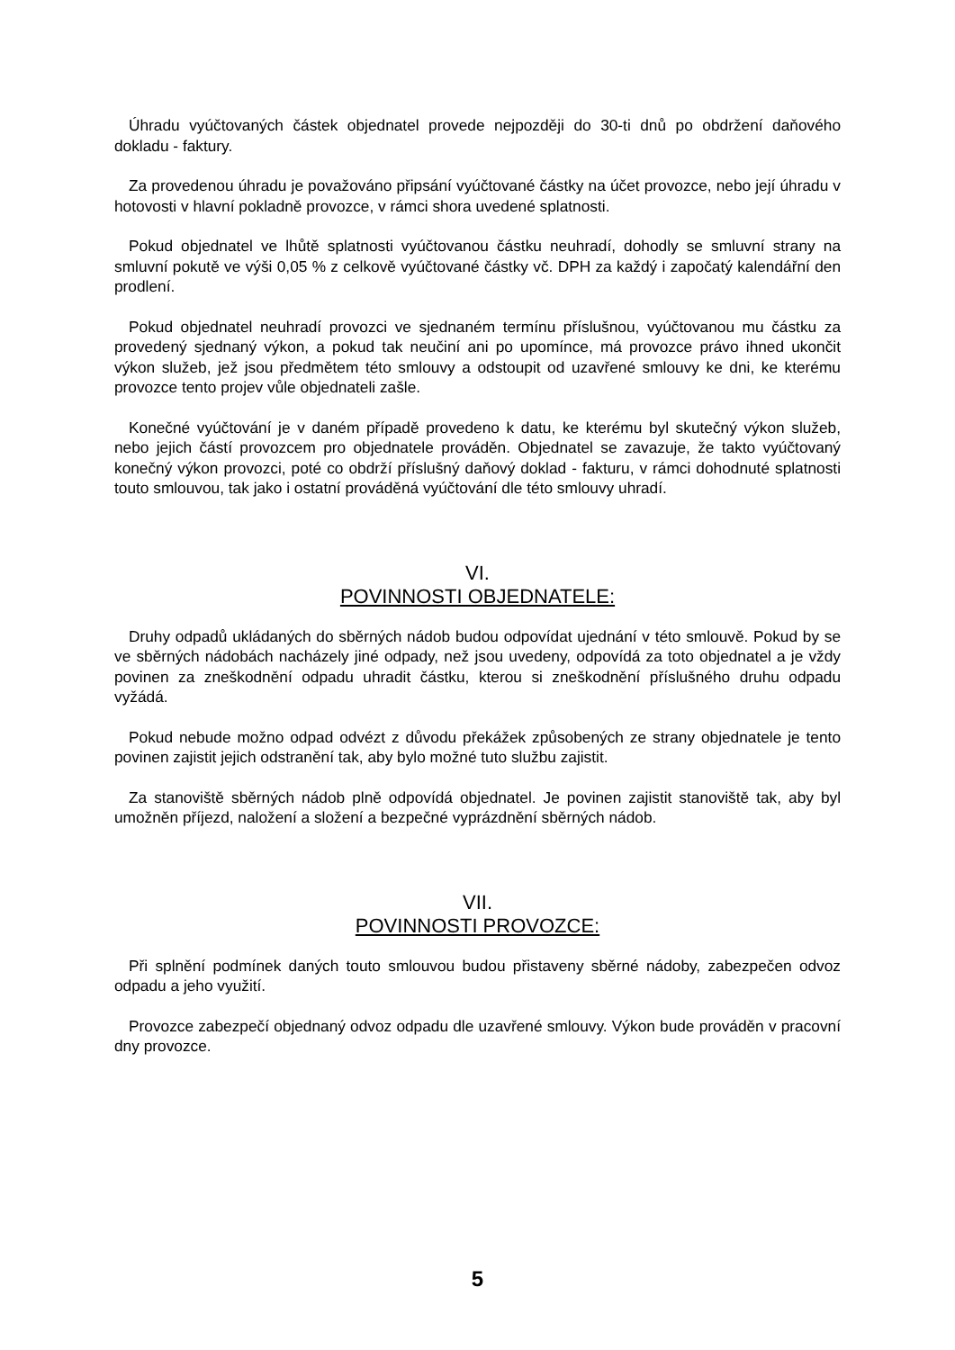Úhradu vyúčtovaných částek objednatel provede nejpozději do 30-ti dnů po obdržení daňového dokladu - faktury.
Za provedenou úhradu je považováno připsání vyúčtované částky na účet provozce, nebo její úhradu v hotovosti v hlavní pokladně provozce, v rámci shora uvedené splatnosti.
Pokud objednatel ve lhůtě splatnosti vyúčtovanou částku neuhradí, dohodly se smluvní strany na smluvní pokutě ve výši 0,05 % z celkově vyúčtované částky vč. DPH za každý i započatý kalendářní den prodlení.
Pokud objednatel neuhradí provozci ve sjednaném termínu příslušnou, vyúčtovanou mu částku za provedený sjednaný výkon, a pokud tak neučiní ani po upomínce, má provozce právo ihned ukončit výkon služeb, jež jsou předmětem této smlouvy a odstoupit od uzavřené smlouvy ke dni, ke kterému provozce tento projev vůle objednateli zašle.
Konečné vyúčtování je v daném případě provedeno k datu, ke kterému byl skutečný výkon služeb, nebo jejich částí provozcem pro objednatele prováděn. Objednatel se zavazuje, že takto vyúčtovaný konečný výkon provozci, poté co obdrží příslušný daňový doklad - fakturu, v rámci dohodnuté splatnosti touto smlouvou, tak jako i ostatní prováděná vyúčtování dle této smlouvy uhradí.
VI.
POVINNOSTI OBJEDNATELE:
Druhy odpadů ukládaných do sběrných nádob budou odpovídat ujednání v této smlouvě. Pokud by se ve sběrných nádobách nacházely jiné odpady, než jsou uvedeny, odpovídá za toto objednatel a je vždy povinen za zneškodnění odpadu uhradit částku, kterou si zneškodnění příslušného druhu odpadu vyžádá.
Pokud nebude možno odpad odvézt z důvodu překážek způsobených ze strany objednatele je tento povinen zajistit jejich odstranění tak, aby bylo možné tuto službu zajistit.
Za stanoviště sběrných nádob plně odpovídá objednatel. Je povinen zajistit stanoviště tak, aby byl umožněn příjezd, naložení a složení a bezpečné vyprázdnění sběrných nádob.
VII.
POVINNOSTI PROVOZCE:
Při splnění podmínek daných touto smlouvou budou přistaveny sběrné nádoby, zabezpečen odvoz odpadu a jeho využití.
Provozce zabezpečí objednaný odvoz odpadu dle uzavřené smlouvy. Výkon bude prováděn v pracovní dny provozce.
5